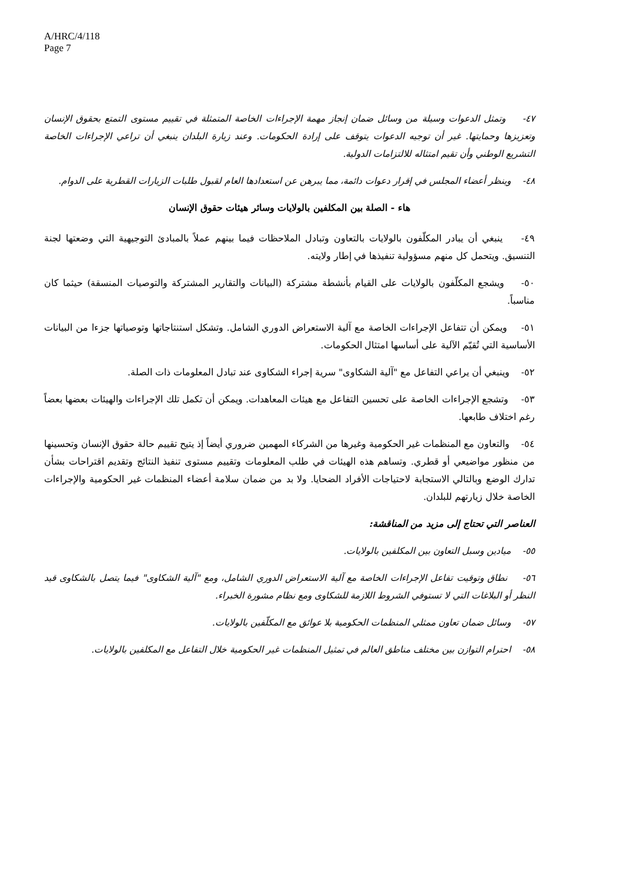A/HRC/4/118
Page 7
٤٧- وتمثل الدعوات وسيلة من وسائل ضمان إنجاز مهمة الإجراءات الخاصة المتمثلة في تقييم مستوى التمتع بحقوق الإنسان وتعزيزها وحمايتها. غير أن توجيه الدعوات يتوقف على إرادة الحكومات. وعند زيارة البلدان ينبغي أن تراعي الإجراءات الخاصة التشريع الوطني وأن تقيم امتثاله للالتزامات الدولية.
٤٨- وينظر أعضاء المجلس في إقرار دعوات دائمة، مما يبرهن عن استعدادها العام لقبول طلبات الزيارات القطرية على الدوام.
هاء - الصلة بين المكلفين بالولايات وسائر هيئات حقوق الإنسان
٤٩- ينبغي أن يبادر المكلّفون بالولايات بالتعاون وتبادل الملاحظات فيما بينهم عملاً بالمبادئ التوجيهية التي وضعتها لجنة التنسيق. ويتحمل كل منهم مسؤولية تنفيذها في إطار ولايته.
٥٠- ويشجع المكلّفون بالولايات على القيام بأنشطة مشتركة (البيانات والتقارير المشتركة والتوصيات المنسقة) حيثما كان مناسباً.
٥١- ويمكن أن تتفاعل الإجراءات الخاصة مع آلية الاستعراض الدوري الشامل. وتشكل استنتاجاتها وتوصياتها جزءا من البيانات الأساسية التي تُقيّم الآلية على أساسها امتثال الحكومات.
٥٢- وينبغي أن يراعي التفاعل مع "آلية الشكاوى" سرية إجراء الشكاوى عند تبادل المعلومات ذات الصلة.
٥٣- وتشجع الإجراءات الخاصة على تحسين التفاعل مع هيئات المعاهدات. ويمكن أن تكمل تلك الإجراءات والهيئات بعضها بعضاً رغم اختلاف طابعها.
٥٤- والتعاون مع المنظمات غير الحكومية وغيرها من الشركاء المهمين ضروري أيضاً إذ يتيح تقييم حالة حقوق الإنسان وتحسينها من منظور مواضيعي أو قطري. وتساهم هذه الهيئات في طلب المعلومات وتقييم مستوى تنفيذ النتائج وتقديم اقتراحات بشأن تدارك الوضع وبالتالي الاستجابة لاحتياجات الأفراد الضحايا. ولا بد من ضمان سلامة أعضاء المنظمات غير الحكومية والإجراءات الخاصة خلال زيارتهم للبلدان.
العناصر التي تحتاج إلى مزيد من المناقشة:
٥٥- ميادين وسبل التعاون بين المكلفين بالولايات.
٥٦- نطاق وتوقيت تفاعل الإجراءات الخاصة مع آلية الاستعراض الدوري الشامل، ومع "آلية الشكاوى" فيما يتصل بالشكاوى قيد النظر أو البلاغات التي لا تستوفي الشروط اللازمة للشكاوى ومع نظام مشورة الخبراء.
٥٧- وسائل ضمان تعاون ممثلي المنظمات الحكومية بلا عوائق مع المكلّفين بالولايات.
٥٨- احترام التوازن بين مختلف مناطق العالم في تمثيل المنظمات غير الحكومية خلال التفاعل مع المكلفين بالولايات.